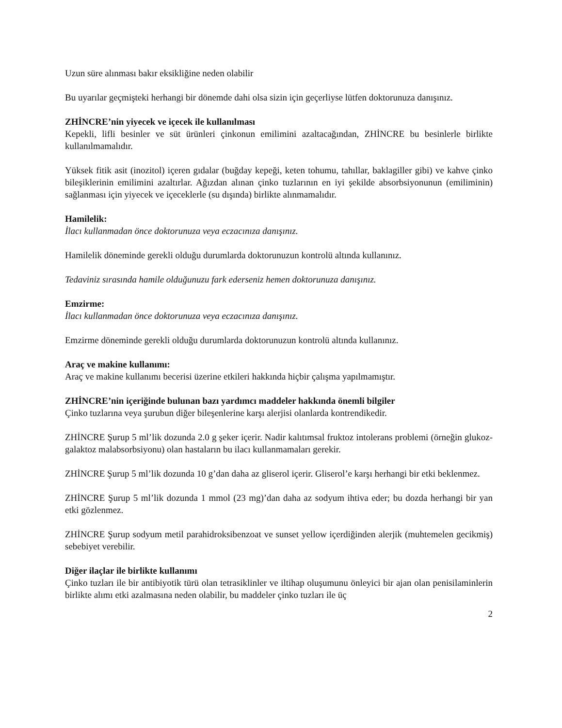Uzun süre alınması bakır eksikliğine neden olabilir
Bu uyarılar geçmişteki herhangi bir dönemde dahi olsa sizin için geçerliyse lütfen doktorunuza danışınız.
ZHİNCRE’nin yiyecek ve içecek ile kullanılması
Kepekli, lifli besinler ve süt ürünleri çinkonun emilimini azaltacağından, ZHİNCRE bu besinlerle birlikte kullanılmamalıdır.
Yüksek fitik asit (inozitol) içeren gıdalar (buğday kepeği, keten tohumu, tahıllar, baklagiller gibi) ve kahve çinko bileşiklerinin emilimini azaltırlar. Ağızdan alınan çinko tuzlarının en iyi şekilde absorbsiyonunun (emiliminin) sağlanması için yiyecek ve içeceklerle (su dışında) birlikte alınmamalıdır.
Hamilelik:
İlacı kullanmadan önce doktorunuza veya eczacınıza danışınız.
Hamilelik döneminde gerekli olduğu durumlarda doktorunuzun kontrolü altında kullanınız.
Tedaviniz sırasında hamile olduğunuzu fark ederseniz hemen doktorunuza danışınız.
Emzirme:
İlacı kullanmadan önce doktorunuza veya eczacınıza danışınız.
Emzirme döneminde gerekli olduğu durumlarda doktorunuzun kontrolü altında kullanınız.
Araç ve makine kullanımı:
Araç ve makine kullanımı becerisi üzerine etkileri hakkında hiçbir çalışma yapılmamıştır.
ZHİNCRE’nin içeriğinde bulunan bazı yardımcı maddeler hakkında önemli bilgiler
Çinko tuzlarına veya şurubun diğer bileşenlerine karşı alerjisi olanlarda kontrendikedir.
ZHİNCRE Şurup 5 ml’lik dozunda 2.0 g şeker içerir. Nadir kalıtımsal fruktoz intolerans problemi (örneğin glukoz-galaktoz malabsorbsiyonu) olan hastaların bu ilacı kullanmamaları gerekir.
ZHİNCRE Şurup 5 ml’lik dozunda 10 g’dan daha az gliserol içerir. Gliserol’e karşı herhangi bir etki beklenmez.
ZHİNCRE Şurup 5 ml’lik dozunda 1 mmol (23 mg)’dan daha az sodyum ihtiva eder; bu dozda herhangi bir yan etki gözlenmez.
ZHİNCRE Şurup sodyum metil parahidroksibenzoat ve sunset yellow içerdiğinden alerjik (muhtemelen gecikmiş) sebebiyet verebilir.
Diğer ilaçlar ile birlikte kullanımı
Çinko tuzları ile bir antibiyotik türü olan tetrasiklinler ve iltihap oluşumunu önleyici bir ajan olan penisilaminlerin birlikte alımı etki azalmasına neden olabilir, bu maddeler çinko tuzları ile üç
2